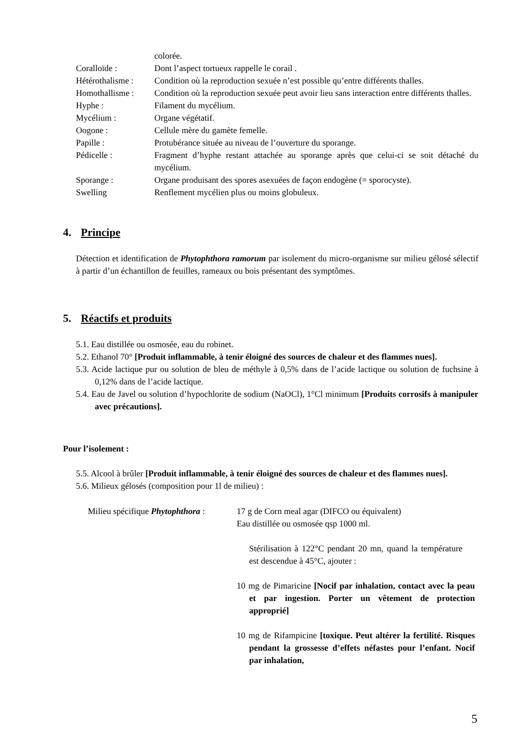colorée.
Coralloïde :
Dont l’aspect tortueux rappelle le corail .
Hétérothalisme :
Condition où la reproduction sexuée n’est possible qu’entre différents thalles.
Homothallisme :
Condition où la reproduction sexuée peut avoir lieu sans interaction entre différents thalles.
Hyphe :
Filament du mycélium.
Mycélium :
Organe végétatif.
Oogone :
Cellule mère du gamète femelle.
Papille :
Protubérance située au niveau de l’ouverture du sporange.
Pédicelle :
Fragment d’hyphe restant attachée au sporange après que celui-ci se soit détaché du mycélium.
Sporange :
Organe produisant des spores asexuées de façon endogène (= sporocyste).
Swelling
Renflement mycélien plus ou moins globuleux.
4. Principe
Détection et identification de Phytophthora ramorum par isolement du micro-organisme sur milieu gélosé sélectif à partir d’un échantillon de feuilles, rameaux ou bois présentant des symptômes.
5. Réactifs et produits
5.1. Eau distillée ou osmosée, eau du robinet.
5.2. Ethanol 70° [Produit inflammable, à tenir éloigné des sources de chaleur et des flammes nues].
5.3. Acide lactique pur ou solution de bleu de méthyle à 0,5% dans de l’acide lactique ou solution de fuchsine à 0,12% dans de l’acide lactique.
5.4. Eau de Javel ou solution d’hypochlorite de sodium (NaOCl), 1°Cl minimum [Produits corrosifs à manipuler avec précautions].
Pour l’isolement :
5.5. Alcool à brûler [Produit inflammable, à tenir éloigné des sources de chaleur et des flammes nues].
5.6. Milieux gélosés (composition pour 1l de milieu) :
Milieu spécifique Phytophthora :
17 g de Corn meal agar (DIFCO ou équivalent)
Eau distillée ou osmosée qsp 1000 ml.
Stérilisation à 122°C pendant 20 mn, quand la température est descendue à 45°C, ajouter :
10 mg de Pimaricine [Nocif par inhalation, contact avec la peau et par ingestion. Porter un vêtement de protection approprié]
10 mg de Rifampicine [toxique. Peut altérer la fertilité. Risques pendant la grossesse d’effets néfastes pour l’enfant. Nocif par inhalation,
5